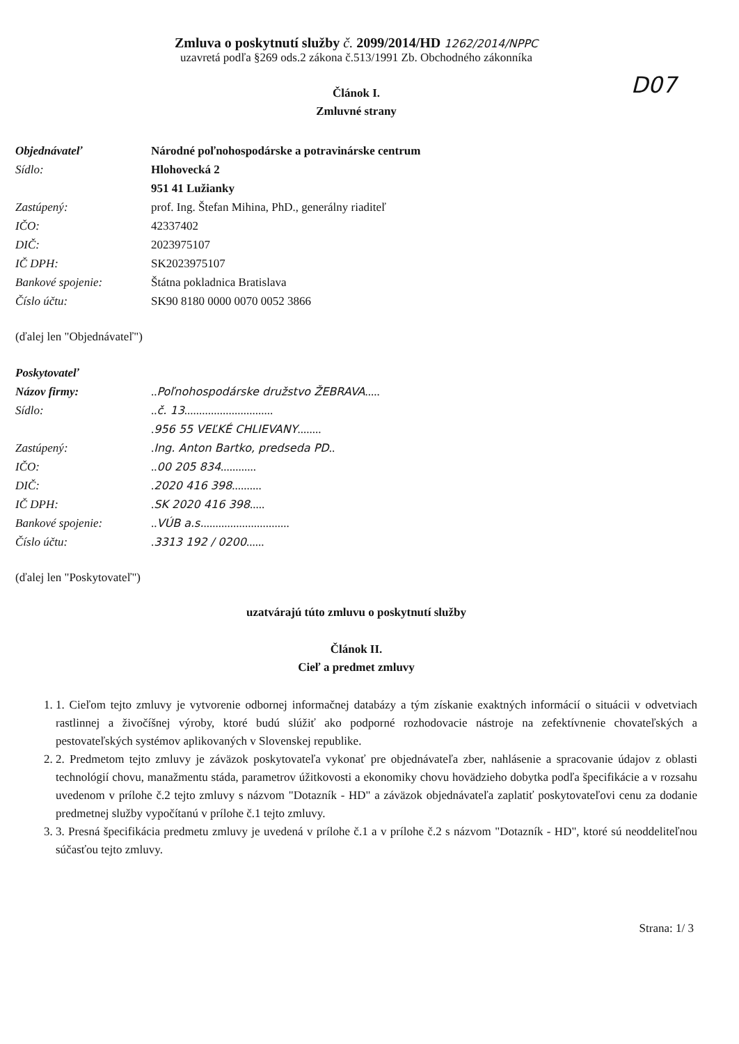Zmluva o poskytnutí služby č. 2099/2014/HD 1262/2014/NPPC
uzavretá podľa §269 ods.2 zákona č.513/1991 Zb. Obchodného zákonníka
D07
Článok I.
Zmluvné strany
| Objednávateľ | Národné poľnohospodárske a potravinárske centrum |
| Sídlo: | Hlohovecká 2 |
| | 951 41 Lužianky |
| Zastúpený: | prof. Ing. Štefan Mihina, PhD., generálny riaditeľ |
| IČO: | 42337402 |
| DIČ: | 2023975107 |
| IČ DPH: | SK2023975107 |
| Bankové spojenie: | Štátna pokladnica Bratislava |
| Číslo účtu: | SK90 8180 0000 0070 0052 3866 |
(ďalej len "Objednávateľ")
| Poskytovateľ | |
| Názov firmy: | .. Poľnohospodárske družstvo ŽEBRAVA ..... |
| Sídlo: | .. č. 13 .............................. |
| | . 956 55 VEĽKÉ CHLIEVANY ........ |
| Zastúpený: | . Ing. Anton Bartko, predseda PD .. |
| IČO: | .. 00 205 834 ............ |
| DIČ: | . 2020 416 398 .......... |
| IČ DPH: | . SK 2020 416 398 ..... |
| Bankové spojenie: | .. VÚB a.s. ............................. |
| Číslo účtu: | . 3313 192 / 0200 ...... |
(ďalej len "Poskytovateľ")
uzatvárajú túto zmluvu o poskytnutí služby
Článok II.
Cieľ a predmet zmluvy
1. 1. Cieľom tejto zmluvy je vytvorenie odbornej informačnej databázy a tým získanie exaktných informácií o situácii v odvetviach rastlinnej a živočíšnej výroby, ktoré budú slúžiť ako podporné rozhodovacie nástroje na zefektívnenie chovateľských a pestovateľských systémov aplikovaných v Slovenskej republike.
2. 2. Predmetom tejto zmluvy je záväzok poskytovateľa vykonať pre objednávateľa zber, nahlásenie a spracovanie údajov z oblasti technológií chovu, manažmentu stáda, parametrov úžitkovosti a ekonomiky chovu hovädzieho dobytka podľa špecifikácie a v rozsahu uvedenom v prílohe č.2 tejto zmluvy s názvom "Dotazník - HD" a záväzok objednávateľa zaplatiť poskytovateľovi cenu za dodanie predmetnej služby vypočítanú v prílohe č.1 tejto zmluvy.
3. 3. Presná špecifikácia predmetu zmluvy je uvedená v prílohe č.1 a v prílohe č.2 s názvom "Dotazník - HD", ktoré sú neoddeliteľnou súčasťou tejto zmluvy.
Strana: 1/ 3